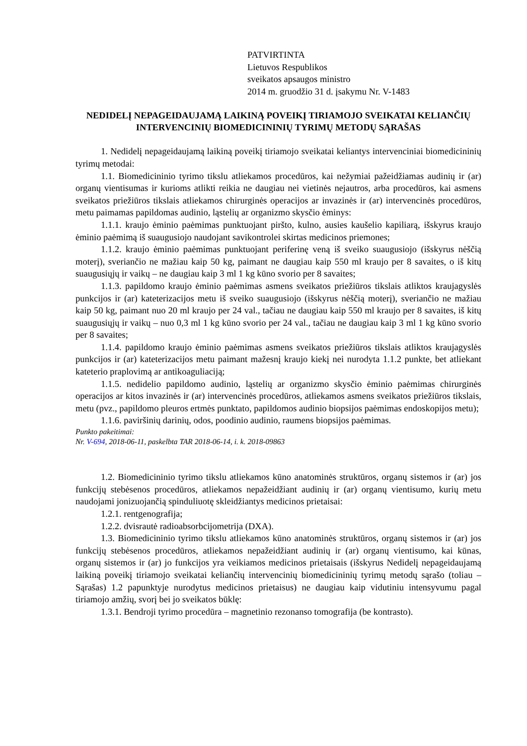PATVIRTINTA
Lietuvos Respublikos
sveikatos apsaugos ministro
2014 m. gruodžio 31 d. įsakymu Nr. V-1483
NEDIDELĮ NEPAGEIDAUJAMĄ LAIKINĄ POVEIKĮ TIRIAMOJO SVEIKATAI KELIANČIŲ INTERVENCINIŲ BIOMEDICININIŲ TYRIMŲ METODŲ SĄRAŠAS
1. Nedidelį nepageidaujamą laikiną poveikį tiriamojo sveikatai keliantys intervenciniai biomedicininių tyrimų metodai:
1.1. Biomedicininio tyrimo tikslu atliekamos procedūros, kai nežymiai pažeidžiamas audinių ir (ar) organų vientisumas ir kurioms atlikti reikia ne daugiau nei vietinės nejautros, arba procedūros, kai asmens sveikatos priežiūros tikslais atliekamos chirurginės operacijos ar invazinės ir (ar) intervencinės procedūros, metu paimamas papildomas audinio, ląstelių ar organizmo skysčio ėminys:
1.1.1. kraujo ėminio paėmimas punktuojant piršto, kulno, ausies kaušelio kapiliarą, išskyrus kraujo ėminio paėmimą iš suaugusiojo naudojant savikontrolei skirtas medicinos priemones;
1.1.2. kraujo ėminio paėmimas punktuojant periferinę veną iš sveiko suaugusiojo (išskyrus nėščią moterį), sveriančio ne mažiau kaip 50 kg, paimant ne daugiau kaip 550 ml kraujo per 8 savaites, o iš kitų suaugusiųjų ir vaikų – ne daugiau kaip 3 ml 1 kg kūno svorio per 8 savaites;
1.1.3. papildomo kraujo ėminio paėmimas asmens sveikatos priežiūros tikslais atliktos kraujagyslės punkcijos ir (ar) kateterizacijos metu iš sveiko suaugusiojo (išskyrus nėščią moterį), sveriančio ne mažiau kaip 50 kg, paimant nuo 20 ml kraujo per 24 val., tačiau ne daugiau kaip 550 ml kraujo per 8 savaites, iš kitų suaugusiųjų ir vaikų – nuo 0,3 ml 1 kg kūno svorio per 24 val., tačiau ne daugiau kaip 3 ml 1 kg kūno svorio per 8 savaites;
1.1.4. papildomo kraujo ėminio paėmimas asmens sveikatos priežiūros tikslais atliktos kraujagyslės punkcijos ir (ar) kateterizacijos metu paimant mažesnį kraujo kiekį nei nurodyta 1.1.2 punkte, bet atliekant kateterio praplovimą ar antikoaguliaciją;
1.1.5. nedidelio papildomo audinio, ląstelių ar organizmo skysčio ėminio paėmimas chirurginės operacijos ar kitos invazinės ir (ar) intervencinės procedūros, atliekamos asmens sveikatos priežiūros tikslais, metu (pvz., papildomo pleuros ertmės punktato, papildomos audinio biopsijos paėmimas endoskopijos metu);
1.1.6. paviršinių darinių, odos, poodinio audinio, raumens biopsijos paėmimas.
Punkto pakeitimai:
Nr. V-694, 2018-06-11, paskelbta TAR 2018-06-14, i. k. 2018-09863
1.2. Biomedicininio tyrimo tikslu atliekamos kūno anatominės struktūros, organų sistemos ir (ar) jos funkcijų stebėsenos procedūros, atliekamos nepažeidžiant audinių ir (ar) organų vientisumo, kurių metu naudojami jonizuojančią spinduliuotę skleidžiantys medicinos prietaisai:
1.2.1. rentgenografija;
1.2.2. dvisrautė radioabsorbcijometrija (DXA).
1.3. Biomedicininio tyrimo tikslu atliekamos kūno anatominės struktūros, organų sistemos ir (ar) jos funkcijų stebėsenos procedūros, atliekamos nepažeidžiant audinių ir (ar) organų vientisumo, kai kūnas, organų sistemos ir (ar) jo funkcijos yra veikiamos medicinos prietaisais (išskyrus Nedidelį nepageidaujamą laikiną poveikį tiriamojo sveikatai keliančių intervencinių biomedicininių tyrimų metodų sąrašo (toliau – Sąrašas) 1.2 papunktyje nurodytus medicinos prietaisus) ne daugiau kaip vidutiniu intensyvumu pagal tiriamojo amžių, svorį bei jo sveikatos būklę:
1.3.1. Bendroji tyrimo procedūra – magnetinio rezonanso tomografija (be kontrasto).